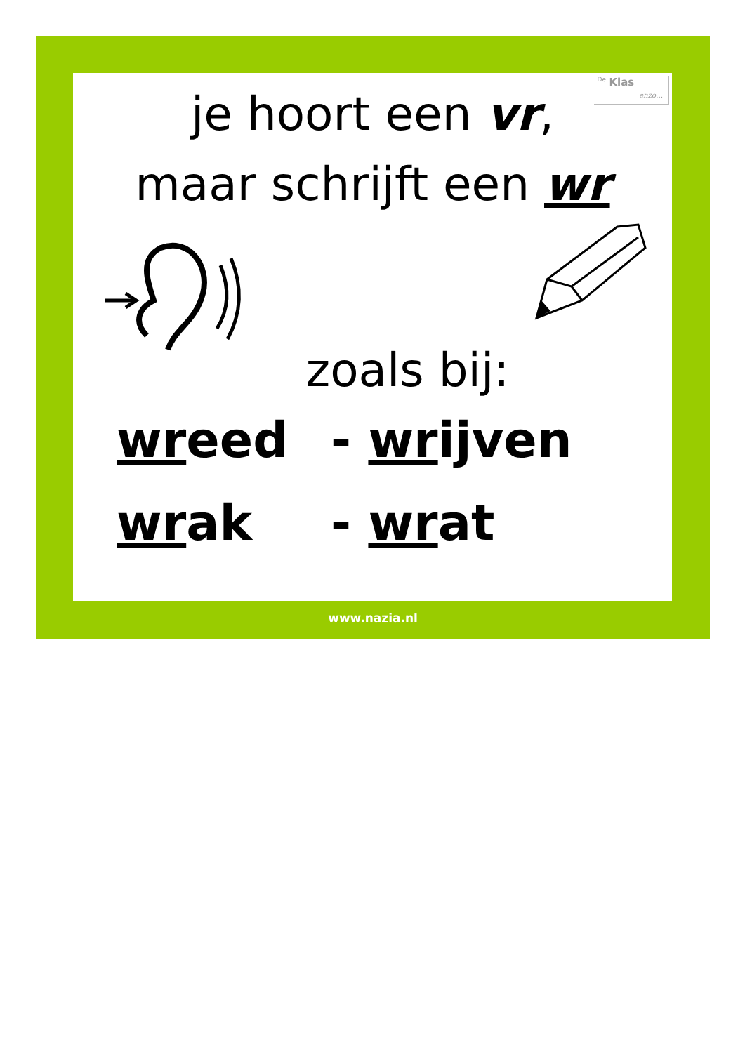<sup>De</sup> Klas
enzo…
je hoort een vr,
maar schrijft een wr
zoals bij:
wreed - wrijven
wrak - wrat
www.nazia.nl